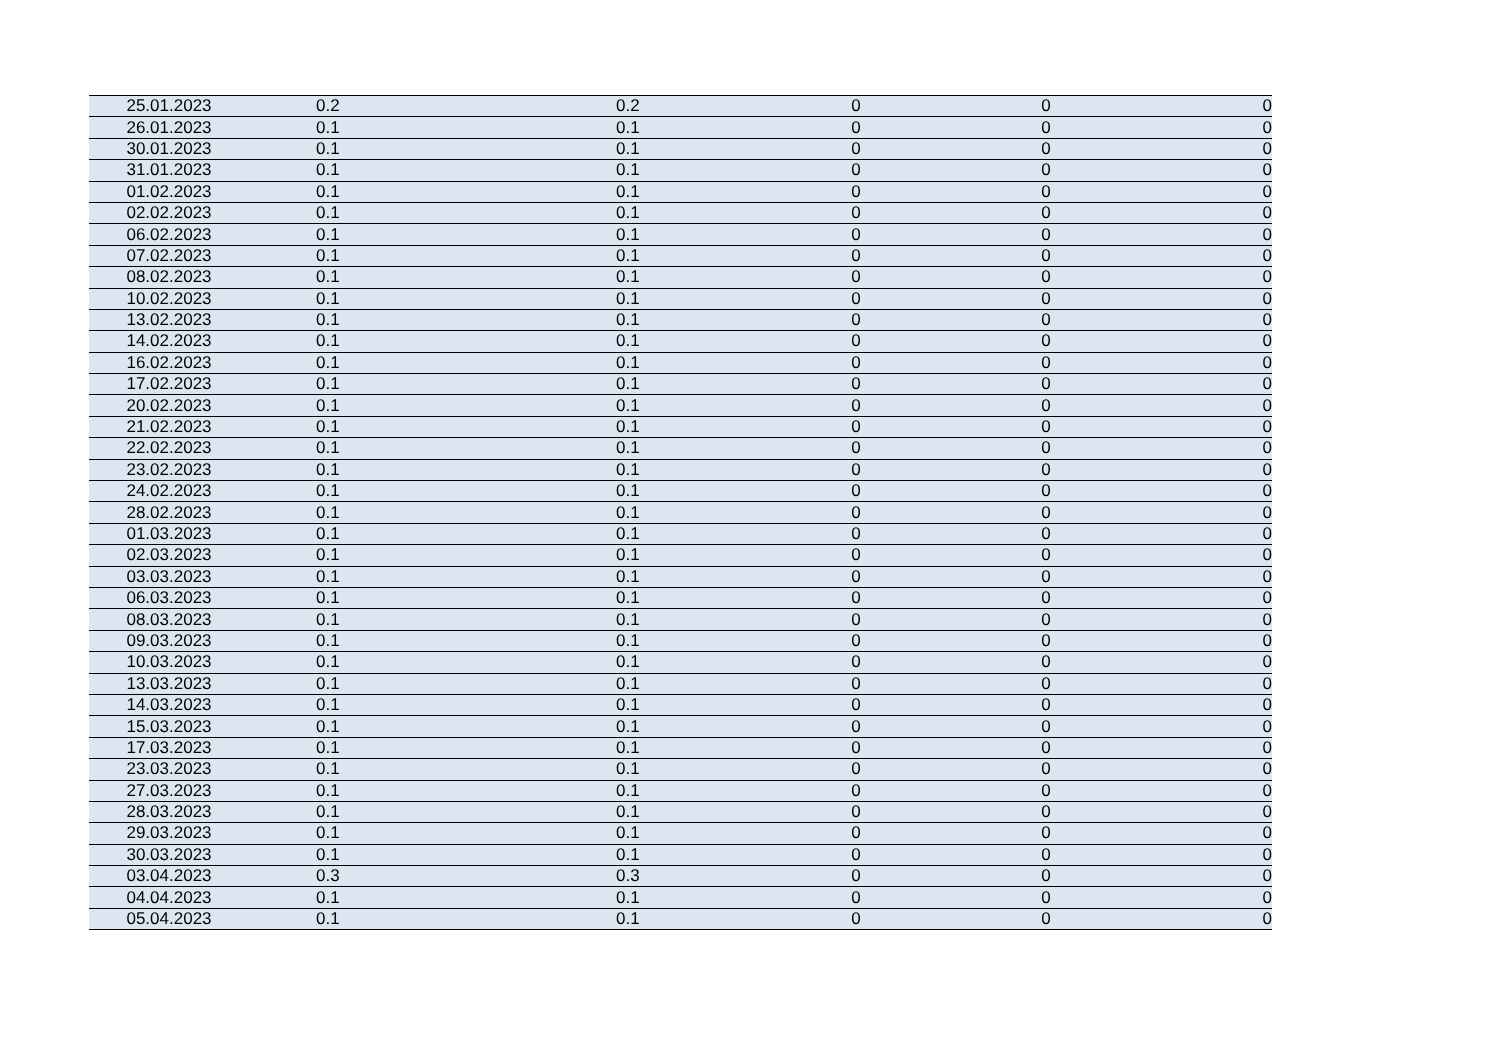| 25.01.2023 | 0.2 | 0.2 | 0 | 0 | 0 |
| 26.01.2023 | 0.1 | 0.1 | 0 | 0 | 0 |
| 30.01.2023 | 0.1 | 0.1 | 0 | 0 | 0 |
| 31.01.2023 | 0.1 | 0.1 | 0 | 0 | 0 |
| 01.02.2023 | 0.1 | 0.1 | 0 | 0 | 0 |
| 02.02.2023 | 0.1 | 0.1 | 0 | 0 | 0 |
| 06.02.2023 | 0.1 | 0.1 | 0 | 0 | 0 |
| 07.02.2023 | 0.1 | 0.1 | 0 | 0 | 0 |
| 08.02.2023 | 0.1 | 0.1 | 0 | 0 | 0 |
| 10.02.2023 | 0.1 | 0.1 | 0 | 0 | 0 |
| 13.02.2023 | 0.1 | 0.1 | 0 | 0 | 0 |
| 14.02.2023 | 0.1 | 0.1 | 0 | 0 | 0 |
| 16.02.2023 | 0.1 | 0.1 | 0 | 0 | 0 |
| 17.02.2023 | 0.1 | 0.1 | 0 | 0 | 0 |
| 20.02.2023 | 0.1 | 0.1 | 0 | 0 | 0 |
| 21.02.2023 | 0.1 | 0.1 | 0 | 0 | 0 |
| 22.02.2023 | 0.1 | 0.1 | 0 | 0 | 0 |
| 23.02.2023 | 0.1 | 0.1 | 0 | 0 | 0 |
| 24.02.2023 | 0.1 | 0.1 | 0 | 0 | 0 |
| 28.02.2023 | 0.1 | 0.1 | 0 | 0 | 0 |
| 01.03.2023 | 0.1 | 0.1 | 0 | 0 | 0 |
| 02.03.2023 | 0.1 | 0.1 | 0 | 0 | 0 |
| 03.03.2023 | 0.1 | 0.1 | 0 | 0 | 0 |
| 06.03.2023 | 0.1 | 0.1 | 0 | 0 | 0 |
| 08.03.2023 | 0.1 | 0.1 | 0 | 0 | 0 |
| 09.03.2023 | 0.1 | 0.1 | 0 | 0 | 0 |
| 10.03.2023 | 0.1 | 0.1 | 0 | 0 | 0 |
| 13.03.2023 | 0.1 | 0.1 | 0 | 0 | 0 |
| 14.03.2023 | 0.1 | 0.1 | 0 | 0 | 0 |
| 15.03.2023 | 0.1 | 0.1 | 0 | 0 | 0 |
| 17.03.2023 | 0.1 | 0.1 | 0 | 0 | 0 |
| 23.03.2023 | 0.1 | 0.1 | 0 | 0 | 0 |
| 27.03.2023 | 0.1 | 0.1 | 0 | 0 | 0 |
| 28.03.2023 | 0.1 | 0.1 | 0 | 0 | 0 |
| 29.03.2023 | 0.1 | 0.1 | 0 | 0 | 0 |
| 30.03.2023 | 0.1 | 0.1 | 0 | 0 | 0 |
| 03.04.2023 | 0.3 | 0.3 | 0 | 0 | 0 |
| 04.04.2023 | 0.1 | 0.1 | 0 | 0 | 0 |
| 05.04.2023 | 0.1 | 0.1 | 0 | 0 | 0 |